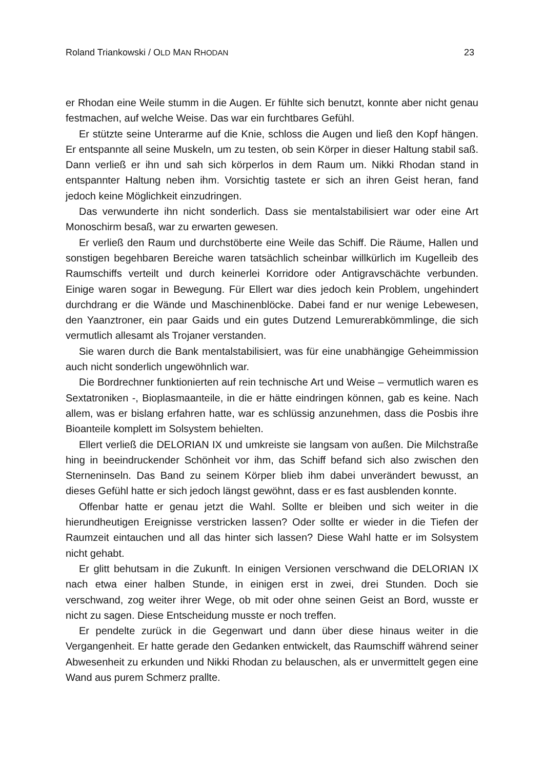Roland Triankowski / OLD MAN RHODAN 23
er Rhodan eine Weile stumm in die Augen. Er fühlte sich benutzt, konnte aber nicht genau festmachen, auf welche Weise. Das war ein furchtbares Gefühl.
Er stützte seine Unterarme auf die Knie, schloss die Augen und ließ den Kopf hängen. Er entspannte all seine Muskeln, um zu testen, ob sein Körper in dieser Haltung stabil saß. Dann verließ er ihn und sah sich körperlos in dem Raum um. Nikki Rhodan stand in entspannter Haltung neben ihm. Vorsichtig tastete er sich an ihren Geist heran, fand jedoch keine Möglichkeit einzudringen.
Das verwunderte ihn nicht sonderlich. Dass sie mentalstabilisiert war oder eine Art Monoschirm besaß, war zu erwarten gewesen.
Er verließ den Raum und durchstöberte eine Weile das Schiff. Die Räume, Hallen und sonstigen begehbaren Bereiche waren tatsächlich scheinbar willkürlich im Kugelleib des Raumschiffs verteilt und durch keinerlei Korridore oder Antigravschächte verbunden. Einige waren sogar in Bewegung. Für Ellert war dies jedoch kein Problem, ungehindert durchdrang er die Wände und Maschinenblöcke. Dabei fand er nur wenige Lebewesen, den Yaanztroner, ein paar Gaids und ein gutes Dutzend Lemurerabkömmlinge, die sich vermutlich allesamt als Trojaner verstanden.
Sie waren durch die Bank mentalstabilisiert, was für eine unabhängige Geheimmission auch nicht sonderlich ungewöhnlich war.
Die Bordrechner funktionierten auf rein technische Art und Weise – vermutlich waren es Sextatroniken -, Bioplasmaanteile, in die er hätte eindringen können, gab es keine. Nach allem, was er bislang erfahren hatte, war es schlüssig anzunehmen, dass die Posbis ihre Bioanteile komplett im Solsystem behielten.
Ellert verließ die DELORIAN IX und umkreiste sie langsam von außen. Die Milchstraße hing in beeindruckender Schönheit vor ihm, das Schiff befand sich also zwischen den Sterneninseln. Das Band zu seinem Körper blieb ihm dabei unverändert bewusst, an dieses Gefühl hatte er sich jedoch längst gewöhnt, dass er es fast ausblenden konnte.
Offenbar hatte er genau jetzt die Wahl. Sollte er bleiben und sich weiter in die hierundheutigen Ereignisse verstricken lassen? Oder sollte er wieder in die Tiefen der Raumzeit eintauchen und all das hinter sich lassen? Diese Wahl hatte er im Solsystem nicht gehabt.
Er glitt behutsam in die Zukunft. In einigen Versionen verschwand die DELORIAN IX nach etwa einer halben Stunde, in einigen erst in zwei, drei Stunden. Doch sie verschwand, zog weiter ihrer Wege, ob mit oder ohne seinen Geist an Bord, wusste er nicht zu sagen. Diese Entscheidung musste er noch treffen.
Er pendelte zurück in die Gegenwart und dann über diese hinaus weiter in die Vergangenheit. Er hatte gerade den Gedanken entwickelt, das Raumschiff während seiner Abwesenheit zu erkunden und Nikki Rhodan zu belauschen, als er unvermittelt gegen eine Wand aus purem Schmerz prallte.